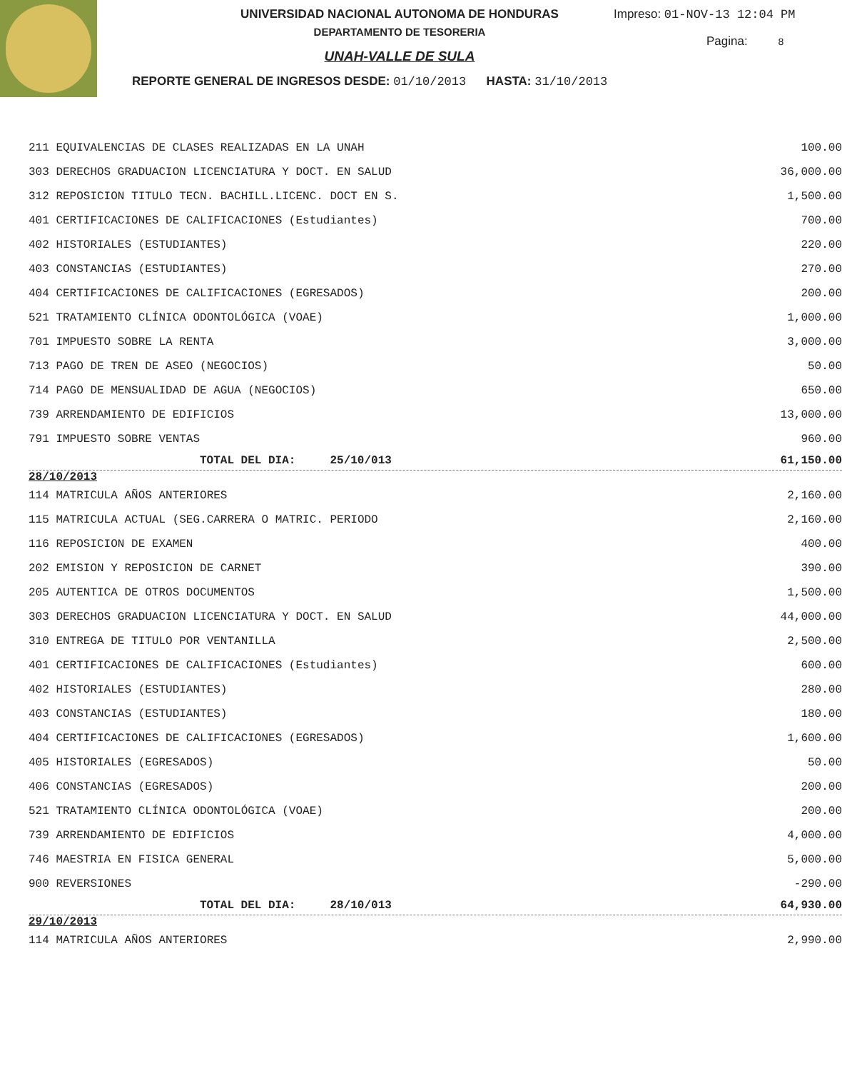UNIVERSIDAD NACIONAL AUTONOMA DE HONDURAS
DEPARTAMENTO DE TESORERIA
UNAH-VALLE DE SULA
REPORTE GENERAL DE INGRESOS DESDE: 01/10/2013 HASTA: 31/10/2013
Impreso: 01-NOV-13 12:04 PM
Pagina: 8
| 211 EQUIVALENCIAS DE CLASES REALIZADAS EN LA UNAH | 100.00 |
| 303 DERECHOS GRADUACION LICENCIATURA Y DOCT. EN SALUD | 36,000.00 |
| 312 REPOSICION TITULO TECN. BACHILL.LICENC. DOCT EN S. | 1,500.00 |
| 401 CERTIFICACIONES DE CALIFICACIONES (Estudiantes) | 700.00 |
| 402 HISTORIALES (ESTUDIANTES) | 220.00 |
| 403 CONSTANCIAS (ESTUDIANTES) | 270.00 |
| 404 CERTIFICACIONES DE CALIFICACIONES (EGRESADOS) | 200.00 |
| 521 TRATAMIENTO CLÍNICA ODONTOLÓGICA (VOAE) | 1,000.00 |
| 701 IMPUESTO SOBRE LA RENTA | 3,000.00 |
| 713 PAGO DE TREN DE ASEO (NEGOCIOS) | 50.00 |
| 714 PAGO DE MENSUALIDAD DE AGUA (NEGOCIOS) | 650.00 |
| 739 ARRENDAMIENTO DE EDIFICIOS | 13,000.00 |
| 791 IMPUESTO SOBRE VENTAS | 960.00 |
| TOTAL DEL DIA: 25/10/013 | 61,150.00 |
| 28/10/2013 | |
| 114 MATRICULA AÑOS ANTERIORES | 2,160.00 |
| 115 MATRICULA ACTUAL (SEG.CARRERA O MATRIC. PERIODO | 2,160.00 |
| 116 REPOSICION DE EXAMEN | 400.00 |
| 202 EMISION Y REPOSICION DE CARNET | 390.00 |
| 205 AUTENTICA DE OTROS DOCUMENTOS | 1,500.00 |
| 303 DERECHOS GRADUACION LICENCIATURA Y DOCT. EN SALUD | 44,000.00 |
| 310 ENTREGA DE TITULO POR VENTANILLA | 2,500.00 |
| 401 CERTIFICACIONES DE CALIFICACIONES (Estudiantes) | 600.00 |
| 402 HISTORIALES (ESTUDIANTES) | 280.00 |
| 403 CONSTANCIAS (ESTUDIANTES) | 180.00 |
| 404 CERTIFICACIONES DE CALIFICACIONES (EGRESADOS) | 1,600.00 |
| 405 HISTORIALES (EGRESADOS) | 50.00 |
| 406 CONSTANCIAS (EGRESADOS) | 200.00 |
| 521 TRATAMIENTO CLÍNICA ODONTOLÓGICA (VOAE) | 200.00 |
| 739 ARRENDAMIENTO DE EDIFICIOS | 4,000.00 |
| 746 MAESTRIA EN FISICA GENERAL | 5,000.00 |
| 900 REVERSIONES | -290.00 |
| TOTAL DEL DIA: 28/10/013 | 64,930.00 |
| 29/10/2013 | |
| 114 MATRICULA AÑOS ANTERIORES | 2,990.00 |